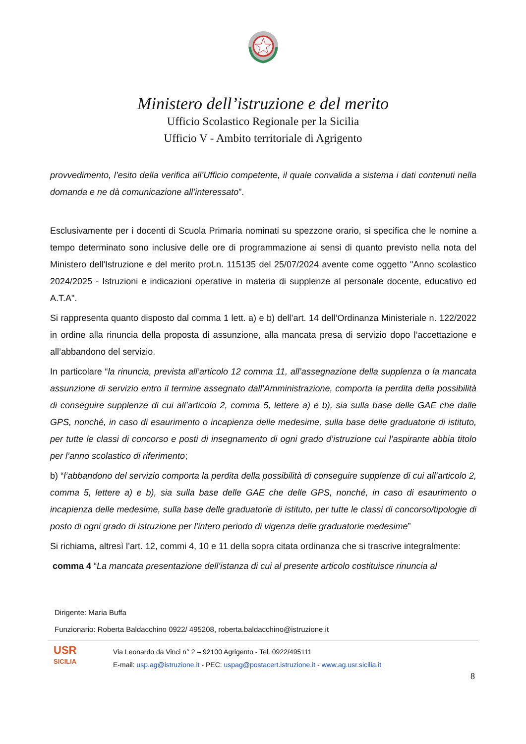Ministero dell’istruzione e del merito
Ufficio Scolastico Regionale per la Sicilia
Ufficio V - Ambito territoriale di Agrigento
provvedimento, l’esito della verifica all’Ufficio competente, il quale convalida a sistema i dati contenuti nella domanda e ne dà comunicazione all’interessato”.
Esclusivamente per i docenti di Scuola Primaria nominati su spezzone orario, si specifica che le nomine a tempo determinato sono inclusive delle ore di programmazione ai sensi di quanto previsto nella nota del Ministero dell'Istruzione e del merito prot.n. 115135 del 25/07/2024 avente come oggetto "Anno scolastico 2024/2025 - Istruzioni e indicazioni operative in materia di supplenze al personale docente, educativo ed A.T.A".
Si rappresenta quanto disposto dal comma 1 lett. a) e b) dell’art. 14 dell’Ordinanza Ministeriale n. 122/2022 in ordine alla rinuncia della proposta di assunzione, alla mancata presa di servizio dopo l’accettazione e all’abbandono del servizio.
In particolare “la rinuncia, prevista all’articolo 12 comma 11, all’assegnazione della supplenza o la mancata assunzione di servizio entro il termine assegnato dall’Amministrazione, comporta la perdita della possibilità di conseguire supplenze di cui all’articolo 2, comma 5, lettere a) e b), sia sulla base delle GAE che dalle GPS, nonché, in caso di esaurimento o incapienza delle medesime, sulla base delle graduatorie di istituto, per tutte le classi di concorso e posti di insegnamento di ogni grado d’istruzione cui l’aspirante abbia titolo per l’anno scolastico di riferimento;
b) “l’abbandono del servizio comporta la perdita della possibilità di conseguire supplenze di cui all’articolo 2, comma 5, lettere a) e b), sia sulla base delle GAE che delle GPS, nonché, in caso di esaurimento o incapienza delle medesime, sulla base delle graduatorie di istituto, per tutte le classi di concorso/tipologie di posto di ogni grado di istruzione per l’intero periodo di vigenza delle graduatorie medesime”
Si richiama, altresì l’art. 12, commi 4, 10 e 11 della sopra citata ordinanza che si trascrive integralmente:
comma 4 “La mancata presentazione dell’istanza di cui al presente articolo costituisce rinuncia al
Dirigente: Maria Buffa
Funzionario: Roberta Baldacchino 0922/ 495208, roberta.baldacchino@istruzione.it
USR
SICILIA
Via Leonardo da Vinci n° 2 – 92100 Agrigento - Tel. 0922/495111
E-mail: usp.ag@istruzione.it - PEC: uspag@postacert.istruzione.it - www.ag.usr.sicilia.it
8